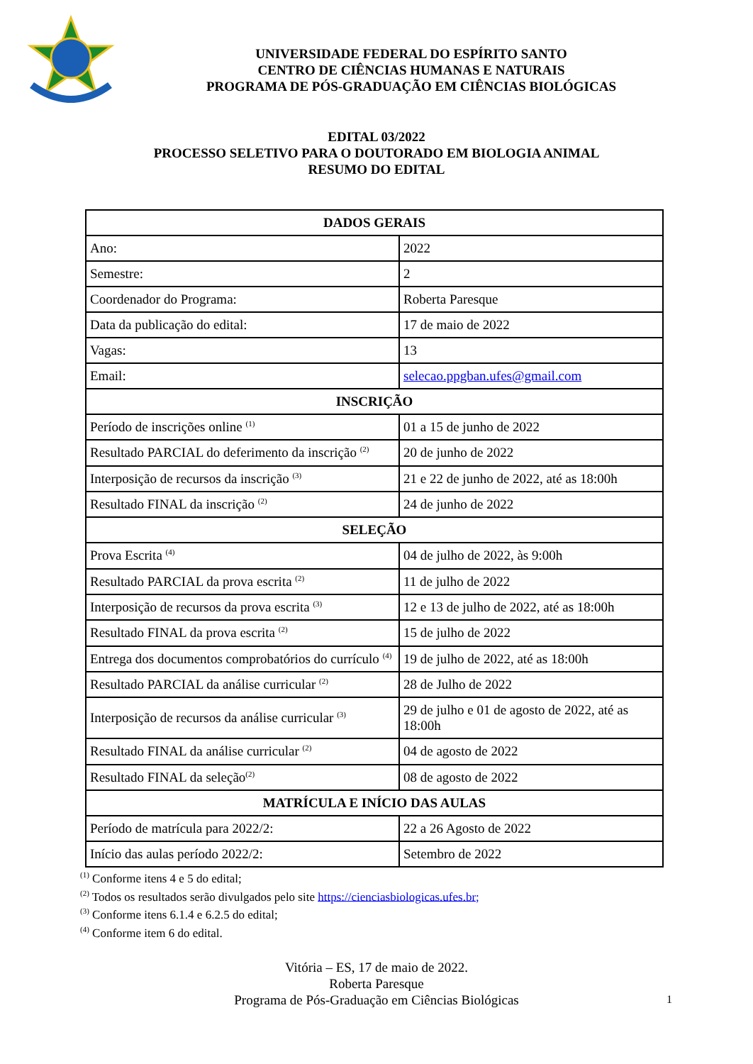UNIVERSIDADE FEDERAL DO ESPÍRITO SANTO
CENTRO DE CIÊNCIAS HUMANAS E NATURAIS
PROGRAMA DE PÓS-GRADUAÇÃO EM CIÊNCIAS BIOLÓGICAS
EDITAL 03/2022
PROCESSO SELETIVO PARA O DOUTORADO EM BIOLOGIA ANIMAL
RESUMO DO EDITAL
| DADOS GERAIS | |
| --- | --- |
| Ano: | 2022 |
| Semestre: | 2 |
| Coordenador do Programa: | Roberta Paresque |
| Data da publicação do edital: | 17 de maio de 2022 |
| Vagas: | 13 |
| Email: | selecao.ppgban.ufes@gmail.com |
| INSCRIÇÃO | |
| Período de inscrições online <sup>(1)</sup> | 01 a 15 de junho de 2022 |
| Resultado PARCIAL do deferimento da inscrição <sup>(2)</sup> | 20 de junho de 2022 |
| Interposição de recursos da inscrição <sup>(3)</sup> | 21 e 22 de junho de 2022, até as 18:00h |
| Resultado FINAL da inscrição <sup>(2)</sup> | 24 de junho de 2022 |
| SELEÇÃO | |
| Prova Escrita <sup>(4)</sup> | 04 de julho de 2022, às 9:00h |
| Resultado PARCIAL da prova escrita <sup>(2)</sup> | 11 de julho de 2022 |
| Interposição de recursos da prova escrita <sup>(3)</sup> | 12 e 13 de julho de 2022, até as 18:00h |
| Resultado FINAL da prova escrita <sup>(2)</sup> | 15 de julho de 2022 |
| Entrega dos documentos comprobatórios do currículo <sup>(4)</sup> | 19 de julho de 2022, até as 18:00h |
| Resultado PARCIAL da análise curricular <sup>(2)</sup> | 28 de Julho de 2022 |
| Interposição de recursos da análise curricular <sup>(3)</sup> | 29 de julho e 01 de agosto de 2022, até as 18:00h |
| Resultado FINAL da análise curricular <sup>(2)</sup> | 04 de agosto de 2022 |
| Resultado FINAL da seleção<sup>(2)</sup> | 08 de agosto de 2022 |
| MATRÍCULA E INÍCIO DAS AULAS | |
| Período de matrícula para 2022/2: | 22 a 26 Agosto de 2022 |
| Início das aulas período 2022/2: | Setembro de 2022 |
<sup>(1)</sup> Conforme itens 4 e 5 do edital;
<sup>(2)</sup> Todos os resultados serão divulgados pelo site https://cienciasbiologicas.ufes.br;
<sup>(3)</sup> Conforme itens 6.1.4 e 6.2.5 do edital;
<sup>(4)</sup> Conforme item 6 do edital.
Vitória – ES, 17 de maio de 2022.
Roberta Paresque
Programa de Pós-Graduação em Ciências Biológicas
1